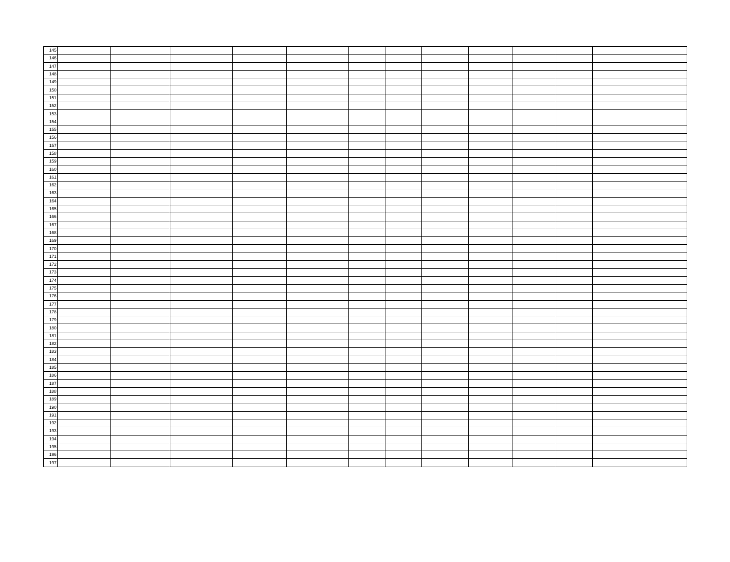| 145 | | | | | | | | | | | | |
| 146 | | | | | | | | | | | | |
| 147 | | | | | | | | | | | | |
| 148 | | | | | | | | | | | | |
| 149 | | | | | | | | | | | | |
| 150 | | | | | | | | | | | | |
| 151 | | | | | | | | | | | | |
| 152 | | | | | | | | | | | | |
| 153 | | | | | | | | | | | | |
| 154 | | | | | | | | | | | | |
| 155 | | | | | | | | | | | | |
| 156 | | | | | | | | | | | | |
| 157 | | | | | | | | | | | | |
| 158 | | | | | | | | | | | | |
| 159 | | | | | | | | | | | | |
| 160 | | | | | | | | | | | | |
| 161 | | | | | | | | | | | | |
| 162 | | | | | | | | | | | | |
| 163 | | | | | | | | | | | | |
| 164 | | | | | | | | | | | | |
| 165 | | | | | | | | | | | | |
| 166 | | | | | | | | | | | | |
| 167 | | | | | | | | | | | | |
| 168 | | | | | | | | | | | | |
| 169 | | | | | | | | | | | | |
| 170 | | | | | | | | | | | | |
| 171 | | | | | | | | | | | | |
| 172 | | | | | | | | | | | | |
| 173 | | | | | | | | | | | | |
| 174 | | | | | | | | | | | | |
| 175 | | | | | | | | | | | | |
| 176 | | | | | | | | | | | | |
| 177 | | | | | | | | | | | | |
| 178 | | | | | | | | | | | | |
| 179 | | | | | | | | | | | | |
| 180 | | | | | | | | | | | | |
| 181 | | | | | | | | | | | | |
| 182 | | | | | | | | | | | | |
| 183 | | | | | | | | | | | | |
| 184 | | | | | | | | | | | | |
| 185 | | | | | | | | | | | | |
| 186 | | | | | | | | | | | | |
| 187 | | | | | | | | | | | | |
| 188 | | | | | | | | | | | | |
| 189 | | | | | | | | | | | | |
| 190 | | | | | | | | | | | | |
| 191 | | | | | | | | | | | | |
| 192 | | | | | | | | | | | | |
| 193 | | | | | | | | | | | | |
| 194 | | | | | | | | | | | | |
| 195 | | | | | | | | | | | | |
| 196 | | | | | | | | | | | | |
| 197 | | | | | | | | | | | | |